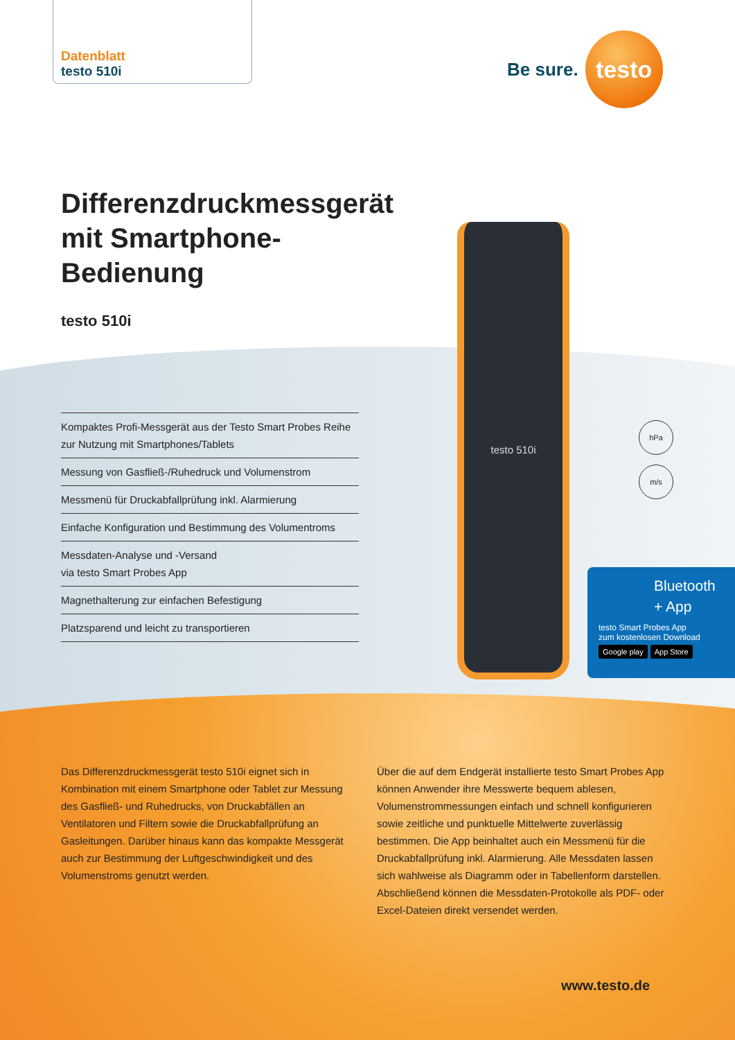Datenblatt
testo 510i
Be sure.
testo
Differenzdruckmessgerät
mit Smartphone-
Bedienung
testo 510i
Kompaktes Profi-Messgerät aus der Testo Smart Probes Reihe zur Nutzung mit Smartphones/Tablets
Messung von Gasfließ-/Ruhedruck und Volumenstrom
Messmenü für Druckabfallprüfung inkl. Alarmierung
Einfache Konfiguration und Bestimmung des Volumentroms
Messdaten-Analyse und -Versand
via testo Smart Probes App
Magnethalterung zur einfachen Befestigung
Platzsparend und leicht zu transportieren
testo 510i
hPa
m/s
Bluetooth
+ App
testo Smart Probes App
zum kostenlosen Download
Google play App Store
Das Differenzdruckmessgerät testo 510i eignet sich in Kombination mit einem Smartphone oder Tablet zur Messung des Gasfließ- und Ruhedrucks, von Druckabfällen an Ventilatoren und Filtern sowie die Druckabfallprüfung an Gasleitungen. Darüber hinaus kann das kompakte Messgerät auch zur Bestimmung der Luftgeschwindigkeit und des Volumenstroms genutzt werden.
Über die auf dem Endgerät installierte testo Smart Probes App können Anwender ihre Messwerte bequem ablesen, Volumenstrommessungen einfach und schnell konfigurieren sowie zeitliche und punktuelle Mittelwerte zuverlässig bestimmen. Die App beinhaltet auch ein Messmenü für die Druckabfallprüfung inkl. Alarmierung. Alle Messdaten lassen sich wahlweise als Diagramm oder in Tabellenform darstellen. Abschließend können die Messdaten-Protokolle als PDF- oder Excel-Dateien direkt versendet werden.
www.testo.de